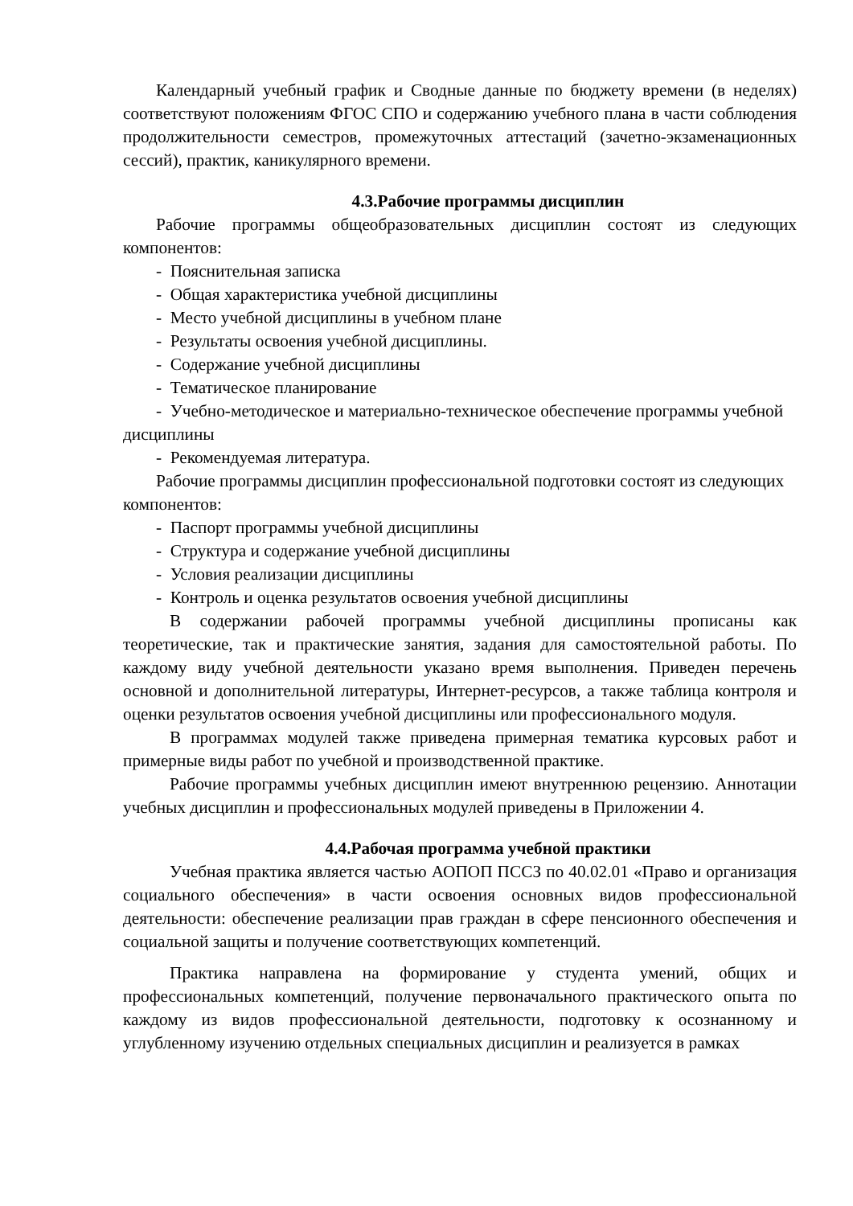Календарный учебный график и Сводные данные по бюджету времени (в неделях) соответствуют положениям ФГОС СПО и содержанию учебного плана в части соблюдения продолжительности семестров, промежуточных аттестаций (зачетно-экзаменационных сессий), практик, каникулярного времени.
4.3.Рабочие программы дисциплин
Рабочие программы общеобразовательных дисциплин состоят из следующих компонентов:
- Пояснительная записка
- Общая характеристика учебной дисциплины
- Место учебной дисциплины в учебном плане
- Результаты освоения учебной дисциплины.
- Содержание учебной дисциплины
- Тематическое планирование
- Учебно-методическое и материально-техническое обеспечение программы учебной дисциплины
- Рекомендуемая литература.
Рабочие программы дисциплин профессиональной подготовки состоят из следующих компонентов:
- Паспорт программы учебной дисциплины
- Структура и содержание учебной дисциплины
- Условия реализации дисциплины
- Контроль и оценка результатов освоения учебной дисциплины
В содержании рабочей программы учебной дисциплины прописаны как теоретические, так и практические занятия, задания для самостоятельной работы. По каждому виду учебной деятельности указано время выполнения. Приведен перечень основной и дополнительной литературы, Интернет-ресурсов, а также таблица контроля и оценки результатов освоения учебной дисциплины или профессионального модуля.
В программах модулей также приведена примерная тематика курсовых работ и примерные виды работ по учебной и производственной практике.
Рабочие программы учебных дисциплин имеют внутреннюю рецензию. Аннотации учебных дисциплин и профессиональных модулей приведены в Приложении 4.
4.4.Рабочая программа учебной практики
Учебная практика является частью АОПОП ПССЗ по 40.02.01 «Право и организация социального обеспечения» в части освоения основных видов профессиональной деятельности: обеспечение реализации прав граждан в сфере пенсионного обеспечения и социальной защиты и получение соответствующих компетенций.
Практика направлена на формирование у студента умений, общих и профессиональных компетенций, получение первоначального практического опыта по каждому из видов профессиональной деятельности, подготовку к осознанному и углубленному изучению отдельных специальных дисциплин и реализуется в рамках